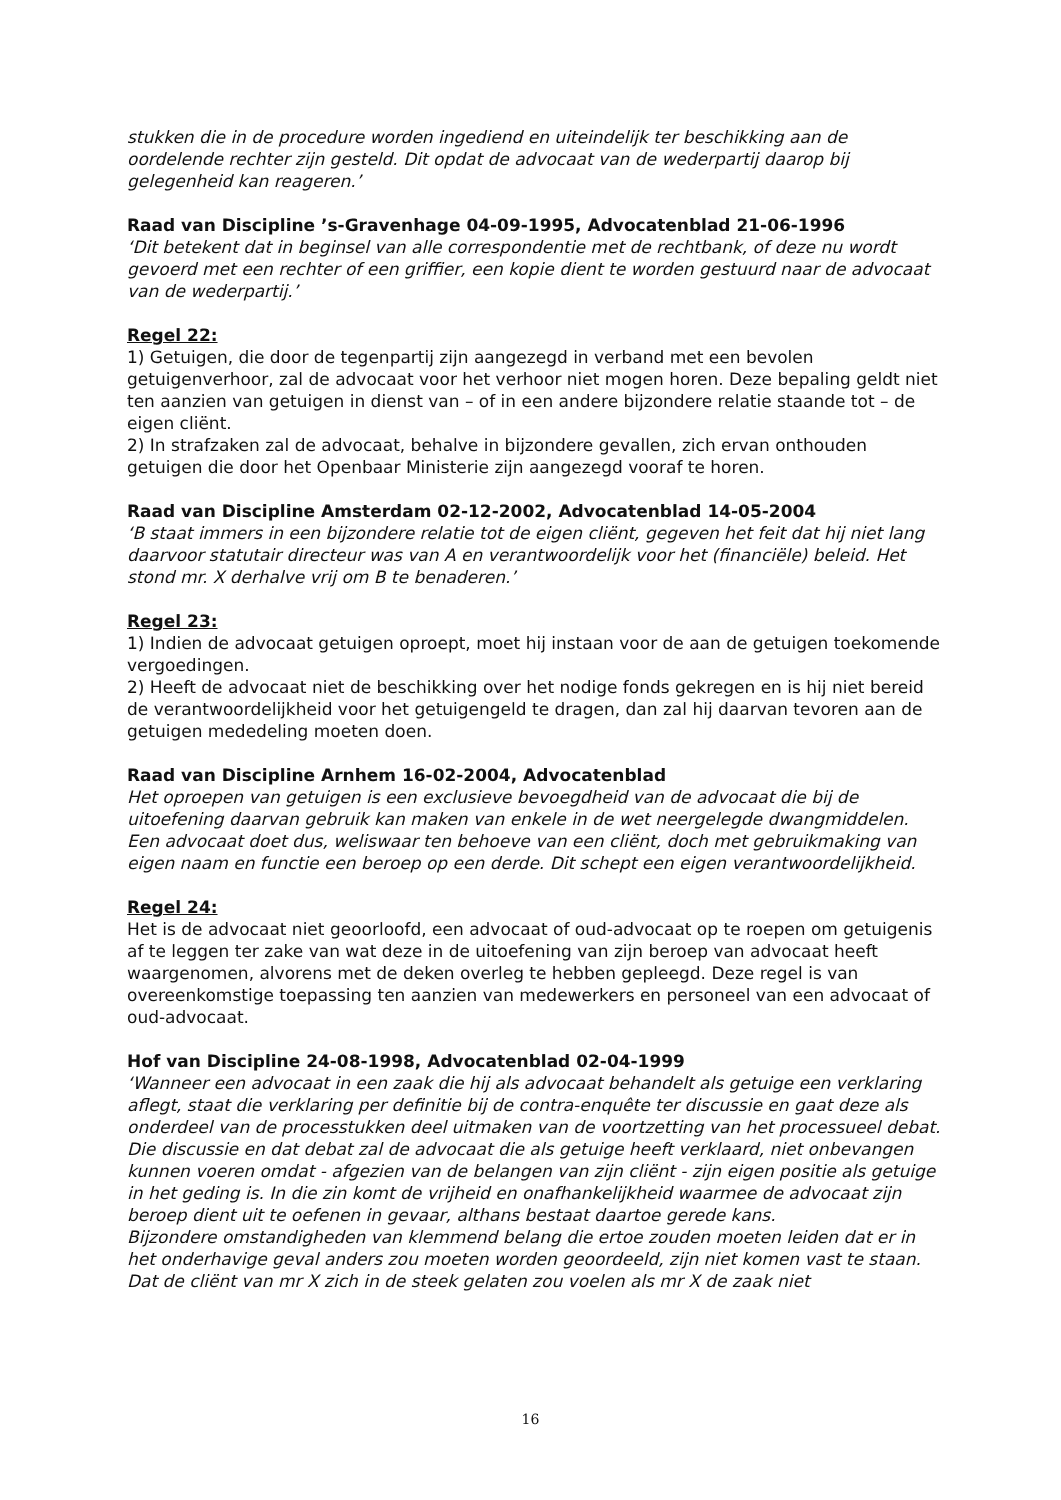stukken die in de procedure worden ingediend en uiteindelijk ter beschikking aan de oordelende rechter zijn gesteld. Dit opdat de advocaat van de wederpartij daarop bij gelegenheid kan reageren.’
Raad van Discipline ’s-Gravenhage 04-09-1995, Advocatenblad 21-06-1996
‘Dit betekent dat in beginsel van alle correspondentie met de rechtbank, of deze nu wordt gevoerd met een rechter of een griffier, een kopie dient te worden gestuurd naar de advocaat van de wederpartij.’
Regel 22:
1) Getuigen, die door de tegenpartij zijn aangezegd in verband met een bevolen getuigenverhoor, zal de advocaat voor het verhoor niet mogen horen. Deze bepaling geldt niet ten aanzien van getuigen in dienst van – of in een andere bijzondere relatie staande tot – de eigen cliënt.
2) In strafzaken zal de advocaat, behalve in bijzondere gevallen, zich ervan onthouden getuigen die door het Openbaar Ministerie zijn aangezegd vooraf te horen.
Raad van Discipline Amsterdam 02-12-2002, Advocatenblad 14-05-2004
‘B staat immers in een bijzondere relatie tot de eigen cliënt, gegeven het feit dat hij niet lang daarvoor statutair directeur was van A en verantwoordelijk voor het (financiële) beleid. Het stond mr. X derhalve vrij om B te benaderen.’
Regel 23:
1) Indien de advocaat getuigen oproept, moet hij instaan voor de aan de getuigen toekomende vergoedingen.
2) Heeft de advocaat niet de beschikking over het nodige fonds gekregen en is hij niet bereid de verantwoordelijkheid voor het getuigengeld te dragen, dan zal hij daarvan tevoren aan de getuigen mededeling moeten doen.
Raad van Discipline Arnhem 16-02-2004, Advocatenblad
Het oproepen van getuigen is een exclusieve bevoegdheid van de advocaat die bij de uitoefening daarvan gebruik kan maken van enkele in de wet neergelegde dwangmiddelen. Een advocaat doet dus, weliswaar ten behoeve van een cliënt, doch met gebruikmaking van eigen naam en functie een beroep op een derde. Dit schept een eigen verantwoordelijkheid.
Regel 24:
Het is de advocaat niet geoorloofd, een advocaat of oud-advocaat op te roepen om getuigenis af te leggen ter zake van wat deze in de uitoefening van zijn beroep van advocaat heeft waargenomen, alvorens met de deken overleg te hebben gepleegd. Deze regel is van overeenkomstige toepassing ten aanzien van medewerkers en personeel van een advocaat of oud-advocaat.
Hof van Discipline 24-08-1998, Advocatenblad 02-04-1999
‘Wanneer een advocaat in een zaak die hij als advocaat behandelt als getuige een verklaring aflegt, staat die verklaring per definitie bij de contra-enquête ter discussie en gaat deze als onderdeel van de processtukken deel uitmaken van de voortzetting van het processueel debat. Die discussie en dat debat zal de advocaat die als getuige heeft verklaard, niet onbevangen kunnen voeren omdat - afgezien van de belangen van zijn cliënt - zijn eigen positie als getuige in het geding is. In die zin komt de vrijheid en onafhankelijkheid waarmee de advocaat zijn beroep dient uit te oefenen in gevaar, althans bestaat daartoe gerede kans.
Bijzondere omstandigheden van klemmend belang die ertoe zouden moeten leiden dat er in het onderhavige geval anders zou moeten worden geoordeeld, zijn niet komen vast te staan. Dat de cliënt van mr X zich in de steek gelaten zou voelen als mr X de zaak niet
16